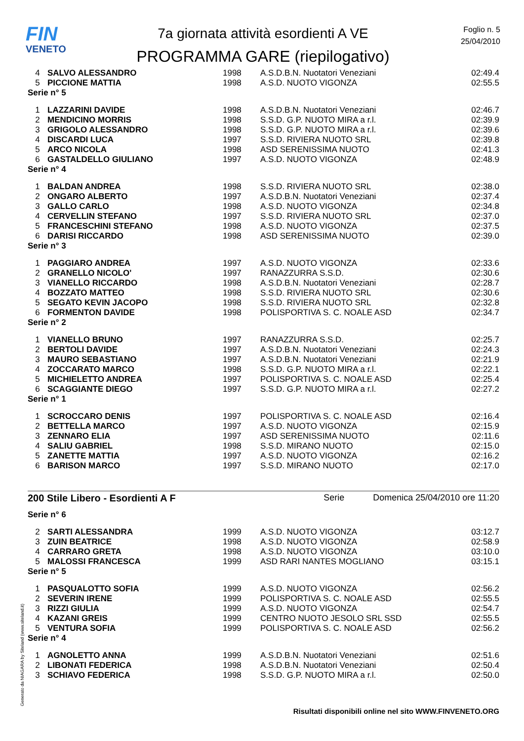FIN
VENETO
7a giornata attività esordienti A VE
PROGRAMMA GARE (riepilogativo)
Foglio n. 5
25/04/2010
| 4 | SALVO ALESSANDRO | 1998 | A.S.D.B.N. Nuotatori Veneziani | 02:49.4 |
| 5 | PICCIONE MATTIA | 1998 | A.S.D. NUOTO VIGONZA | 02:55.5 |
Serie n° 5
| 1 | LAZZARINI DAVIDE | 1998 | A.S.D.B.N. Nuotatori Veneziani | 02:46.7 |
| 2 | MENDICINO MORRIS | 1998 | S.S.D. G.P. NUOTO MIRA a r.l. | 02:39.9 |
| 3 | GRIGOLO ALESSANDRO | 1998 | S.S.D. G.P. NUOTO MIRA a r.l. | 02:39.6 |
| 4 | DISCARDI LUCA | 1997 | S.S.D. RIVIERA NUOTO SRL | 02:39.8 |
| 5 | ARCO NICOLA | 1998 | ASD SERENISSIMA NUOTO | 02:41.3 |
| 6 | GASTALDELLO GIULIANO | 1997 | A.S.D. NUOTO VIGONZA | 02:48.9 |
Serie n° 4
| 1 | BALDAN ANDREA | 1998 | S.S.D. RIVIERA NUOTO SRL | 02:38.0 |
| 2 | ONGARO ALBERTO | 1997 | A.S.D.B.N. Nuotatori Veneziani | 02:37.4 |
| 3 | GALLO CARLO | 1998 | A.S.D. NUOTO VIGONZA | 02:34.8 |
| 4 | CERVELLIN STEFANO | 1997 | S.S.D. RIVIERA NUOTO SRL | 02:37.0 |
| 5 | FRANCESCHINI STEFANO | 1998 | A.S.D. NUOTO VIGONZA | 02:37.5 |
| 6 | DARISI RICCARDO | 1998 | ASD SERENISSIMA NUOTO | 02:39.0 |
Serie n° 3
| 1 | PAGGIARO ANDREA | 1997 | A.S.D. NUOTO VIGONZA | 02:33.6 |
| 2 | GRANELLO NICOLO' | 1997 | RANAZZURRA S.S.D. | 02:30.6 |
| 3 | VIANELLO RICCARDO | 1998 | A.S.D.B.N. Nuotatori Veneziani | 02:28.7 |
| 4 | BOZZATO MATTEO | 1998 | S.S.D. RIVIERA NUOTO SRL | 02:30.6 |
| 5 | SEGATO KEVIN JACOPO | 1998 | S.S.D. RIVIERA NUOTO SRL | 02:32.8 |
| 6 | FORMENTON DAVIDE | 1998 | POLISPORTIVA S. C. NOALE ASD | 02:34.7 |
Serie n° 2
| 1 | VIANELLO BRUNO | 1997 | RANAZZURRA S.S.D. | 02:25.7 |
| 2 | BERTOLI DAVIDE | 1997 | A.S.D.B.N. Nuotatori Veneziani | 02:24.3 |
| 3 | MAURO SEBASTIANO | 1997 | A.S.D.B.N. Nuotatori Veneziani | 02:21.9 |
| 4 | ZOCCARATO MARCO | 1998 | S.S.D. G.P. NUOTO MIRA a r.l. | 02:22.1 |
| 5 | MICHIELETTO ANDREA | 1997 | POLISPORTIVA S. C. NOALE ASD | 02:25.4 |
| 6 | SCAGGIANTE DIEGO | 1997 | S.S.D. G.P. NUOTO MIRA a r.l. | 02:27.2 |
Serie n° 1
| 1 | SCROCCARO DENIS | 1997 | POLISPORTIVA S. C. NOALE ASD | 02:16.4 |
| 2 | BETTELLA MARCO | 1997 | A.S.D. NUOTO VIGONZA | 02:15.9 |
| 3 | ZENNARO ELIA | 1997 | ASD SERENISSIMA NUOTO | 02:11.6 |
| 4 | SALIU GABRIEL | 1998 | S.S.D. MIRANO NUOTO | 02:15.0 |
| 5 | ZANETTE MATTIA | 1997 | A.S.D. NUOTO VIGONZA | 02:16.2 |
| 6 | BARISON MARCO | 1997 | S.S.D. MIRANO NUOTO | 02:17.0 |
200 Stile Libero - Esordienti A F Serie Domenica 25/04/2010 ore 11:20
Serie n° 6
| 2 | SARTI ALESSANDRA | 1999 | A.S.D. NUOTO VIGONZA | 03:12.7 |
| 3 | ZUIN BEATRICE | 1998 | A.S.D. NUOTO VIGONZA | 02:58.9 |
| 4 | CARRARO GRETA | 1998 | A.S.D. NUOTO VIGONZA | 03:10.0 |
| 5 | MALOSSI FRANCESCA | 1999 | ASD RARI NANTES MOGLIANO | 03:15.1 |
Serie n° 5
| 1 | PASQUALOTTO SOFIA | 1999 | A.S.D. NUOTO VIGONZA | 02:56.2 |
| 2 | SEVERIN IRENE | 1999 | POLISPORTIVA S. C. NOALE ASD | 02:55.5 |
| 3 | RIZZI GIULIA | 1999 | A.S.D. NUOTO VIGONZA | 02:54.7 |
| 4 | KAZANI GREIS | 1999 | CENTRO NUOTO JESOLO SRL SSD | 02:55.5 |
| 5 | VENTURA SOFIA | 1999 | POLISPORTIVA S. C. NOALE ASD | 02:56.2 |
Serie n° 4
| 1 | AGNOLETTO ANNA | 1999 | A.S.D.B.N. Nuotatori Veneziani | 02:51.6 |
| 2 | LIBONATI FEDERICA | 1998 | A.S.D.B.N. Nuotatori Veneziani | 02:50.4 |
| 3 | SCHIAVO FEDERICA | 1998 | S.S.D. G.P. NUOTO MIRA a r.l. | 02:50.0 |
Generato da NIAGARA by Siteland (www.siteland.it)
Risultati disponibili online nel sito WWW.FINVENETO.ORG